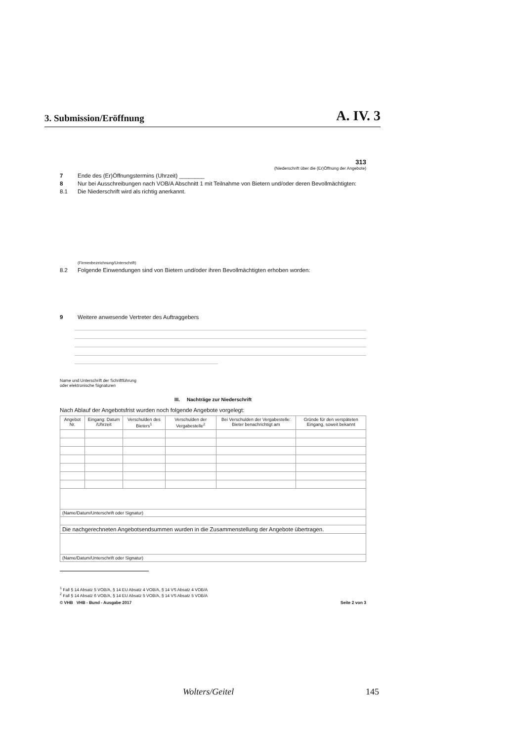3. Submission/Eröffnung A. IV. 3
313
(Niederschrift über die (Er)Öffnung der Angebote)
7 Ende des (Er)Öffnungstermins (Uhrzeit) ________
8 Nur bei Ausschreibungen nach VOB/A Abschnitt 1 mit Teilnahme von Bietern und/oder deren Bevollmächtigten:
8.1 Die Niederschrift wird als richtig anerkannt.
(Firmenbezeichnung/Unterschrift)
8.2 Folgende Einwendungen sind von Bietern und/oder ihren Bevollmächtigten erhoben worden:
9 Weitere anwesende Vertreter des Auftraggebers
Name und Unterschrift der Schriftführung
oder elektronische Signaturen
III. Nachträge zur Niederschrift
Nach Ablauf der Angebotsfrist wurden noch folgende Angebote vorgelegt:
| Angebot Nr. | Eingang: Datum /Uhrzeit | Verschulden des Bieters<sup>1</sup> | Verschulden der Vergabestelle<sup>2</sup> | Bei Verschulden der Vergabestelle: Bieter benachrichtigt am | Gründe für den verspäteten Eingang, soweit bekannt |
| --- | --- | --- | --- | --- | --- |
| (Name/Datum/Unterschrift oder Signatur) | | | | | |
| Die nachgerechneten Angebotsendsummen wurden in die Zusammenstellung der Angebote übertragen. | | | | | |
| (Name/Datum/Unterschrift oder Signatur) | | | | | |
<sup>1</sup> Fall § 14 Absatz 5 VOB/A, § 14 EU Absatz 4 VOB/A, § 14 VS Absatz 4 VOB/A
<sup>2</sup> Fall § 14 Absatz 6 VOB/A, § 14 EU Absatz 5 VOB/A, § 14 VS Absatz 5 VOB/A
© VHB VHB - Bund - Ausgabe 2017 Seite 2 von 3
Wolters/Geitel 145